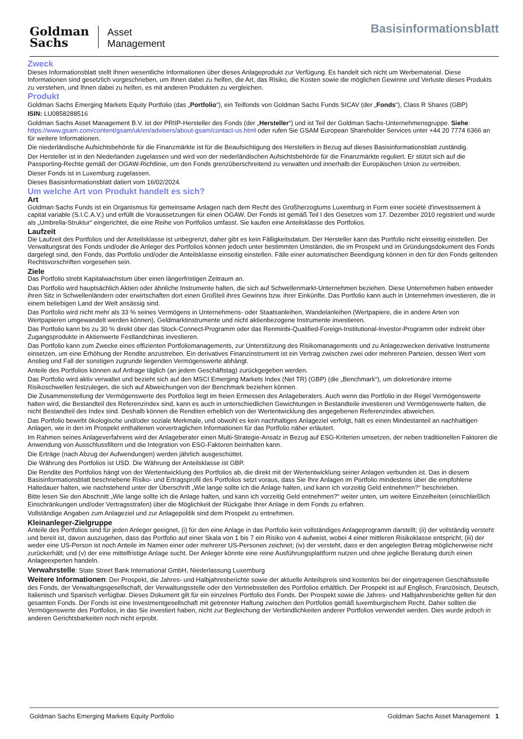Goldman
Sachs
Asset
Management
Basisinformationsblatt
Zweck
Dieses Informationsblatt stellt Ihnen wesentliche Informationen über dieses Anlageprodukt zur Verfügung. Es handelt sich nicht um Werbematerial. Diese Informationen sind gesetzlich vorgeschrieben, um Ihnen dabei zu helfen, die Art, das Risiko, die Kosten sowie die möglichen Gewinne und Verluste dieses Produkts zu verstehen, und Ihnen dabei zu helfen, es mit anderen Produkten zu vergleichen.
Produkt
Goldman Sachs Emerging Markets Equity Portfolio (das „Portfolio“), ein Teilfonds von Goldman Sachs Funds SICAV (der „Fonds“), Class R Shares (GBP)
ISIN: LU0858288516
Goldman Sachs Asset Management B.V. ist der PRIIP-Hersteller des Fonds (der „Hersteller“) und ist Teil der Goldman Sachs-Unternehmensgruppe. Siehe: https://www.gsam.com/content/gsam/uk/en/advisers/about-gsam/contact-us.html oder rufen Sie GSAM European Shareholder Services unter +44 20 7774 6366 an für weitere Informationen.
Die niederländische Aufsichtsbehörde für die Finanzmärkte ist für die Beaufsichtigung des Herstellers in Bezug auf dieses Basisinformationsblatt zuständig.
Der Hersteller ist in den Niederlanden zugelassen und wird von der niederländischen Aufsichtsbehörde für die Finanzmärkte reguliert. Er stützt sich auf die Passporting-Rechte gemäß der OGAW-Richtlinie, um den Fonds grenzüberschreitend zu verwalten und innerhalb der Europäischen Union zu vertreiben.
Dieser Fonds ist in Luxemburg zugelassen.
Dieses Basisinformationsblatt datiert vom 16/02/2024.
Um welche Art von Produkt handelt es sich?
Art
Goldman Sachs Funds ist ein Organismus für gemeinsame Anlagen nach dem Recht des Großherzogtums Luxemburg in Form einer société d'investissement à capital variable (S.I.C.A.V.) und erfüllt die Voraussetzungen für einen OGAW. Der Fonds ist gemäß Teil I des Gesetzes vom 17. Dezember 2010 registriert und wurde als „Umbrella-Struktur“ eingerichtet, die eine Reihe von Portfolios umfasst. Sie kaufen eine Anteilsklasse des Portfolios.
Laufzeit
Die Laufzeit des Portfolios und der Anteilsklasse ist unbegrenzt, daher gibt es kein Fälligkeitsdatum. Der Hersteller kann das Portfolio nicht einseitig einstellen. Der Verwaltungsrat des Fonds und/oder die Anleger des Portfolios können jedoch unter bestimmten Umständen, die im Prospekt und im Gründungsdokument des Fonds dargelegt sind, den Fonds, das Portfolio und/oder die Anteilsklasse einseitig einstellen. Fälle einer automatischen Beendigung können in den für den Fonds geltenden Rechtsvorschriften vorgesehen sein.
Ziele
Das Portfolio strebt Kapitalwachstum über einen längerfristigen Zeitraum an.
Das Portfolio wird hauptsächlich Aktien oder ähnliche Instrumente halten, die sich auf Schwellenmarkt-Unternehmen beziehen. Diese Unternehmen haben entweder ihren Sitz in Schwellenländern oder erwirtschaften dort einen Großteil ihres Gewinns bzw. ihrer Einkünfte. Das Portfolio kann auch in Unternehmen investieren, die in einem beliebigen Land der Welt ansässig sind.
Das Portfolio wird nicht mehr als 33 % seines Vermögens in Unternehmens- oder Staatsanleihen, Wandelanleihen (Wertpapiere, die in andere Arten von Wertpapieren umgewandelt werden können), Geldmarktinstrumente und nicht aktienbezogene Instrumente investieren.
Das Portfolio kann bis zu 30 % direkt über das Stock-Connect-Programm oder das Renminbi-Qualified-Foreign-Institutional-Investor-Programm oder indirekt über Zugangsprodukte in Aktienwerte Festlandchinas investieren.
Das Portfolio kann zum Zwecke eines effizienten Portfoliomanagements, zur Unterstützung des Risikomanagements und zu Anlagezwecken derivative Instrumente einsetzen, um eine Erhöhung der Rendite anzustreben. Ein derivatives Finanzinstrument ist ein Vertrag zwischen zwei oder mehreren Parteien, dessen Wert vom Anstieg und Fall der sonstigen zugrunde liegenden Vermögenswerte abhängt.
Anteile des Portfolios können auf Anfrage täglich (an jedem Geschäftstag) zurückgegeben werden.
Das Portfolio wird aktiv verwaltet und bezieht sich auf den MSCI Emerging Markets Index (Net TR) (GBP) (die „Benchmark“), um diskretionäre interne Risikoschwellen festzulegen, die sich auf Abweichungen von der Benchmark beziehen können.
Die Zusammenstellung der Vermögenswerte des Portfolios liegt im freien Ermessen des Anlageberaters. Auch wenn das Portfolio in der Regel Vermögenswerte halten wird, die Bestandteil des Referenzindex sind, kann es auch in unterschiedlichen Gewichtungen in Bestandteile investieren und Vermögenswerte halten, die nicht Bestandteil des Index sind. Deshalb können die Renditen erheblich von der Wertentwicklung des angegebenen Referenzindex abweichen.
Das Portfolio bewirbt ökologische und/oder soziale Merkmale, und obwohl es kein nachhaltiges Anlageziel verfolgt, hält es einen Mindestanteil an nachhaltigen Anlagen, wie in den im Prospekt enthaltenen vorvertraglichen Informationen für das Portfolio näher erläutert.
Im Rahmen seines Anlageverfahrens wird der Anlageberater einen Multi-Strategie-Ansatz in Bezug auf ESG-Kriterien umsetzen, der neben traditionellen Faktoren die Anwendung von Ausschlussfiltern und die Integration von ESG-Faktoren beinhalten kann.
Die Erträge (nach Abzug der Aufwendungen) werden jährlich ausgeschüttet.
Die Währung des Portfolios ist USD. Die Währung der Anteilsklasse ist GBP.
Die Rendite des Portfolios hängt von der Wertentwicklung des Portfolios ab, die direkt mit der Wertentwicklung seiner Anlagen verbunden ist. Das in diesem Basisinformationsblatt beschriebene Risiko- und Ertragsprofil des Portfolios setzt voraus, dass Sie Ihre Anlagen im Portfolio mindestens über die empfohlene Haltedauer halten, wie nachstehend unter der Überschrift „Wie lange sollte ich die Anlage halten, und kann ich vorzeitig Geld entnehmen?“ beschrieben.
Bitte lesen Sie den Abschnitt „Wie lange sollte ich die Anlage halten, und kann ich vorzeitig Geld entnehmen?“ weiter unten, um weitere Einzelheiten (einschließlich Einschränkungen und/oder Vertragsstrafen) über die Möglichkeit der Rückgabe Ihrer Anlage in dem Fonds zu erfahren.
Vollständige Angaben zum Anlageziel und zur Anlagepolitik sind dem Prospekt zu entnehmen.
Kleinanleger-Zielgruppe
Anteile des Portfolios sind für jeden Anleger geeignet, (i) für den eine Anlage in das Portfolio kein vollständiges Anlageprogramm darstellt; (ii) der vollständig versteht und bereit ist, davon auszugehen, dass das Portfolio auf einer Skala von 1 bis 7 ein Risiko von 4 aufweist, wobei 4 einer mittleren Risikoklasse entspricht; (iii) der weder eine US-Person ist noch Anteile im Namen einer oder mehrerer US-Personen zeichnet; (iv) der versteht, dass er den angelegten Betrag möglicherweise nicht zurückerhält; und (v) der eine mittelfristige Anlage sucht. Der Anleger könnte eine reine Ausführungsplattform nutzen und ohne jegliche Beratung durch einen Anlageexperten handeln.
Verwahrstelle: State Street Bank International GmbH, Niederlassung Luxemburg
Weitere Informationen: Der Prospekt, die Jahres- und Halbjahresberichte sowie der aktuelle Anteilspreis sind kostenlos bei der eingetragenen Geschäftsstelle des Fonds, der Verwaltungsgesellschaft, der Verwaltungsstelle oder den Vertriebsstellen des Portfolios erhältlich. Der Prospekt ist auf Englisch, Französisch, Deutsch, Italienisch und Spanisch verfügbar. Dieses Dokument gilt für ein einzelnes Portfolio des Fonds. Der Prospekt sowie die Jahres- und Halbjahresberichte gelten für den gesamten Fonds. Der Fonds ist eine Investmentgesellschaft mit getrennter Haftung zwischen den Portfolios gemäß luxemburgischem Recht. Daher sollten die Vermögenswerte des Portfolios, in das Sie investiert haben, nicht zur Begleichung der Verbindlichkeiten anderer Portfolios verwendet werden. Dies wurde jedoch in anderen Gerichtsbarkeiten noch nicht erprobt.
Goldman Sachs Emerging Markets Equity Portfolio Goldman Sachs Asset Management 1